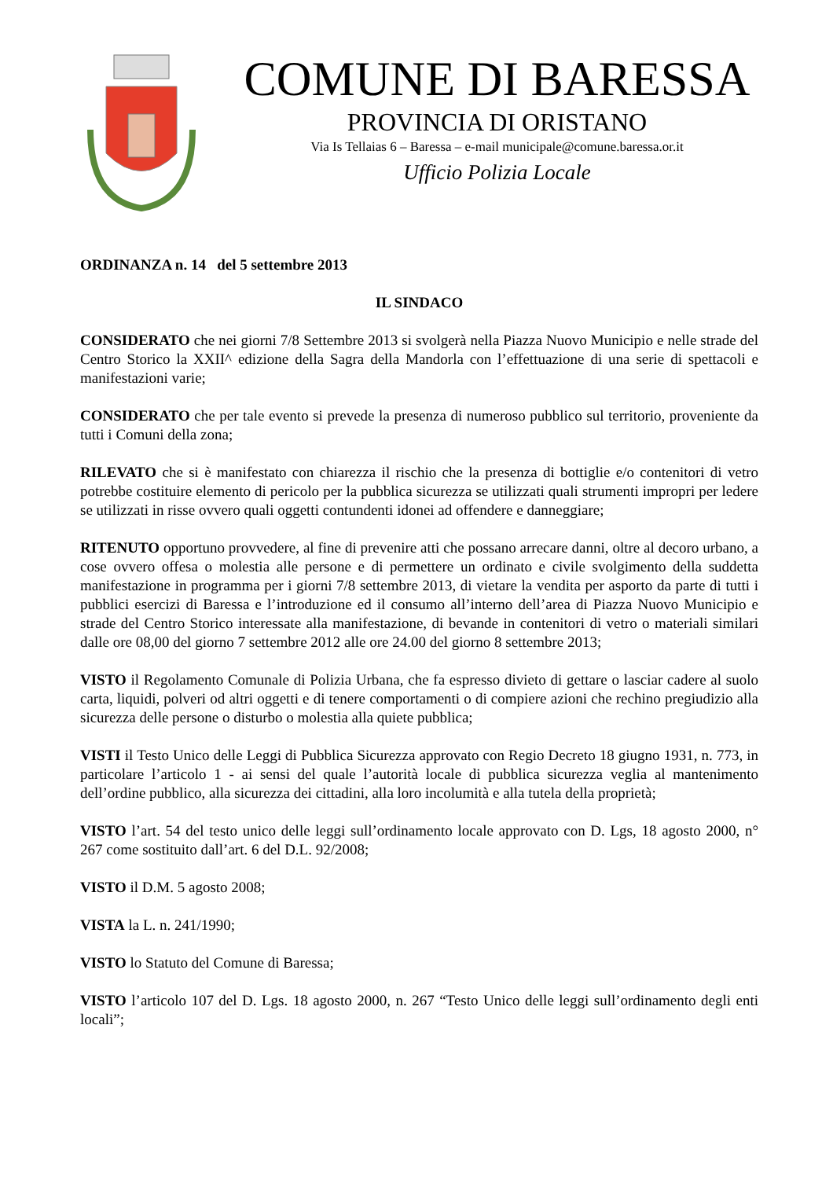COMUNE DI BARESSA
PROVINCIA DI ORISTANO
Via Is Tellaias 6 – Baressa – e-mail municipale@comune.baressa.or.it
Ufficio Polizia Locale
ORDINANZA n. 14 del 5 settembre 2013
IL SINDACO
CONSIDERATO che nei giorni 7/8 Settembre 2013 si svolgerà nella Piazza Nuovo Municipio e nelle strade del Centro Storico la XXII^ edizione della Sagra della Mandorla con l’effettuazione di una serie di spettacoli e manifestazioni varie;
CONSIDERATO che per tale evento si prevede la presenza di numeroso pubblico sul territorio, proveniente da tutti i Comuni della zona;
RILEVATO che si è manifestato con chiarezza il rischio che la presenza di bottiglie e/o contenitori di vetro potrebbe costituire elemento di pericolo per la pubblica sicurezza se utilizzati quali strumenti impropri per ledere se utilizzati in risse ovvero quali oggetti contundenti idonei ad offendere e danneggiare;
RITENUTO opportuno provvedere, al fine di prevenire atti che possano arrecare danni, oltre al decoro urbano, a cose ovvero offesa o molestia alle persone e di permettere un ordinato e civile svolgimento della suddetta manifestazione in programma per i giorni 7/8 settembre 2013, di vietare la vendita per asporto da parte di tutti i pubblici esercizi di Baressa e l’introduzione ed il consumo all’interno dell’area di Piazza Nuovo Municipio e strade del Centro Storico interessate alla manifestazione, di bevande in contenitori di vetro o materiali similari dalle ore 08,00 del giorno 7 settembre 2012 alle ore 24.00 del giorno 8 settembre 2013;
VISTO il Regolamento Comunale di Polizia Urbana, che fa espresso divieto di gettare o lasciar cadere al suolo carta, liquidi, polveri od altri oggetti e di tenere comportamenti o di compiere azioni che rechino pregiudizio alla sicurezza delle persone o disturbo o molestia alla quiete pubblica;
VISTI il Testo Unico delle Leggi di Pubblica Sicurezza approvato con Regio Decreto 18 giugno 1931, n. 773, in particolare l’articolo 1 - ai sensi del quale l’autorità locale di pubblica sicurezza veglia al mantenimento dell’ordine pubblico, alla sicurezza dei cittadini, alla loro incolumità e alla tutela della proprietà;
VISTO l’art. 54 del testo unico delle leggi sull’ordinamento locale approvato con D. Lgs, 18 agosto 2000, n° 267 come sostituito dall’art. 6 del D.L. 92/2008;
VISTO il D.M. 5 agosto 2008;
VISTA la L. n. 241/1990;
VISTO lo Statuto del Comune di Baressa;
VISTO l’articolo 107 del D. Lgs. 18 agosto 2000, n. 267 “Testo Unico delle leggi sull’ordinamento degli enti locali”;